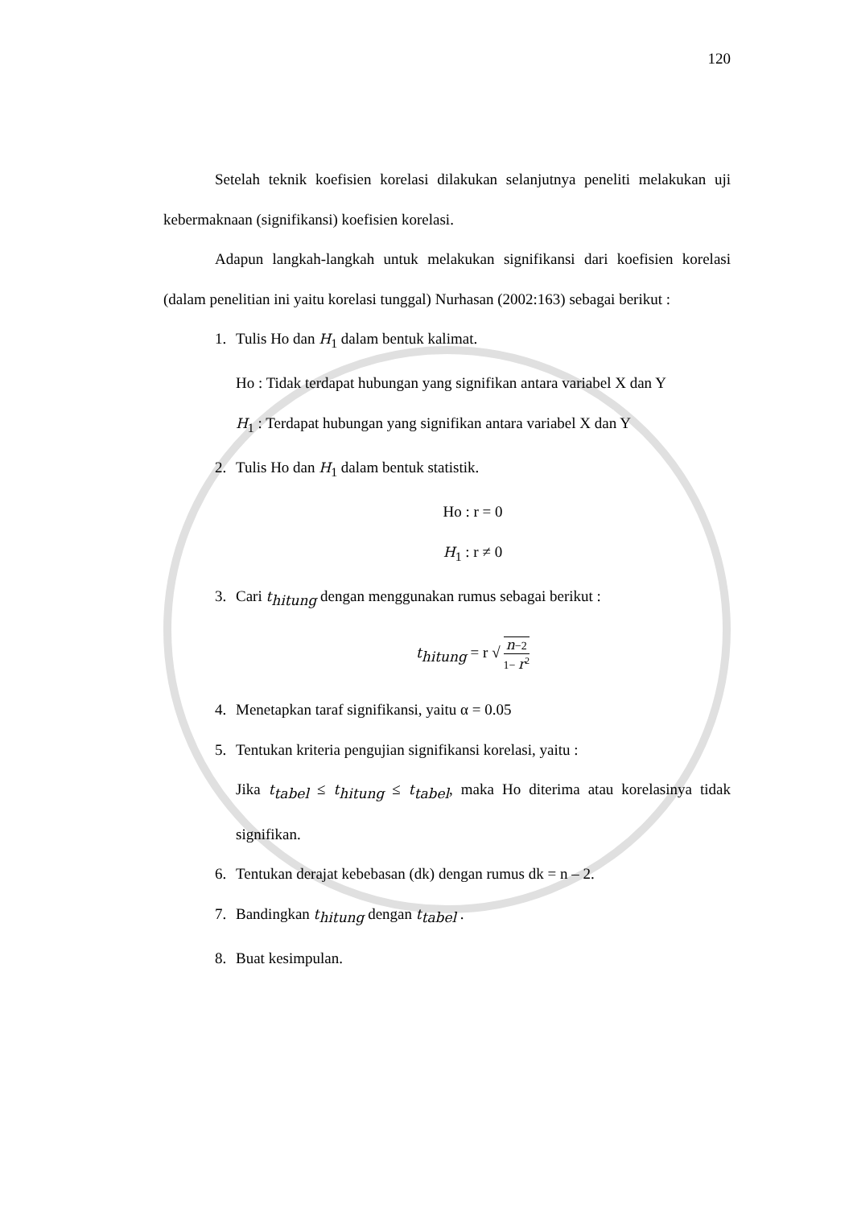120
Setelah teknik koefisien korelasi dilakukan selanjutnya peneliti melakukan uji kebermaknaan (signifikansi) koefisien korelasi.
Adapun langkah-langkah untuk melakukan signifikansi dari koefisien korelasi (dalam penelitian ini yaitu korelasi tunggal) Nurhasan (2002:163) sebagai berikut :
1. Tulis Ho dan H<sub>1</sub> dalam bentuk kalimat.
Ho : Tidak terdapat hubungan yang signifikan antara variabel X dan Y
H<sub>1</sub> : Terdapat hubungan yang signifikan antara variabel X dan Y
2. Tulis Ho dan H<sub>1</sub> dalam bentuk statistik.
Ho : r = 0
H<sub>1</sub> : r ≠ 0
3. Cari t<sub>hitung</sub> dengan menggunakan rumus sebagai berikut :
t<sub>hitung</sub> = r √ n−2 1− r<sup>2</sup>
4. Menetapkan taraf signifikansi, yaitu α = 0.05
5. Tentukan kriteria pengujian signifikansi korelasi, yaitu :
Jika t<sub>tabel</sub> ≤ t<sub>hitung</sub> ≤ t<sub>tabel</sub>, maka Ho diterima atau korelasinya tidak signifikan.
6. Tentukan derajat kebebasan (dk) dengan rumus dk = n – 2.
7. Bandingkan t<sub>hitung</sub> dengan t<sub>tabel</sub> .
8. Buat kesimpulan.